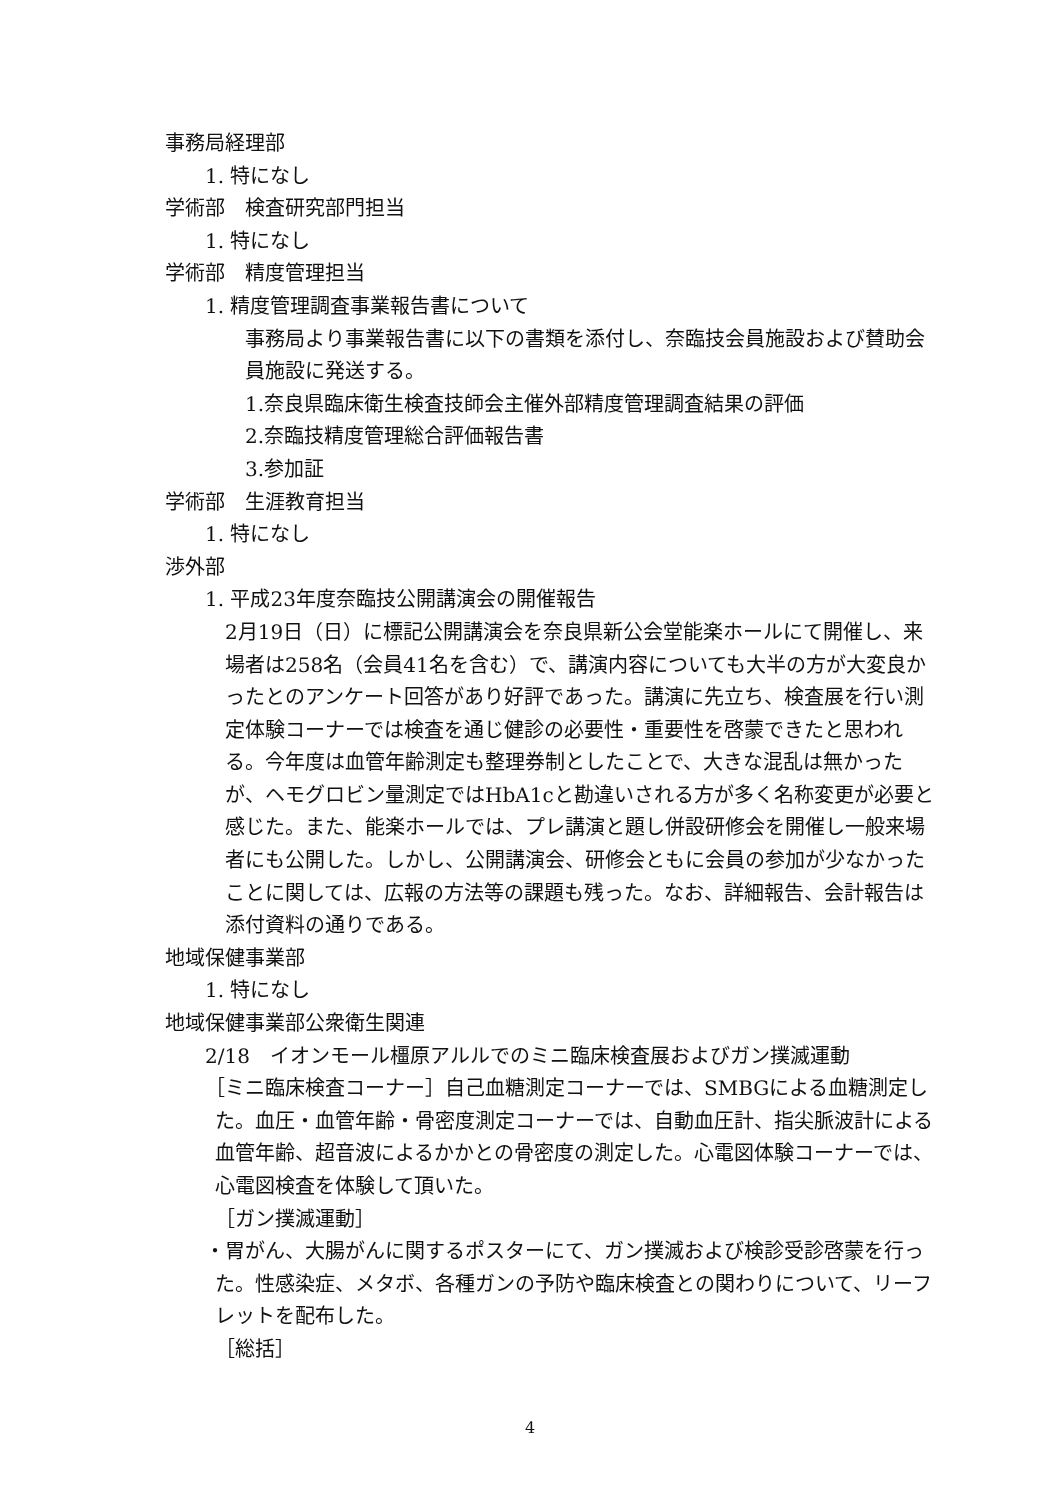事務局経理部
1. 特になし
学術部　検査研究部門担当
1. 特になし
学術部　精度管理担当
1. 精度管理調査事業報告書について
事務局より事業報告書に以下の書類を添付し、奈臨技会員施設および賛助会員施設に発送する。
1.奈良県臨床衛生検査技師会主催外部精度管理調査結果の評価
2.奈臨技精度管理総合評価報告書
3.参加証
学術部　生涯教育担当
1. 特になし
渉外部
1. 平成23年度奈臨技公開講演会の開催報告
2月19日（日）に標記公開講演会を奈良県新公会堂能楽ホールにて開催し、来場者は258名（会員41名を含む）で、講演内容についても大半の方が大変良かったとのアンケート回答があり好評であった。講演に先立ち、検査展を行い測定体験コーナーでは検査を通じ健診の必要性・重要性を啓蒙できたと思われる。今年度は血管年齢測定も整理券制としたことで、大きな混乱は無かったが、ヘモグロビン量測定ではHbA1cと勘違いされる方が多く名称変更が必要と感じた。また、能楽ホールでは、プレ講演と題し併設研修会を開催し一般来場者にも公開した。しかし、公開講演会、研修会ともに会員の参加が少なかったことに関しては、広報の方法等の課題も残った。なお、詳細報告、会計報告は添付資料の通りである。
地域保健事業部
1. 特になし
地域保健事業部公衆衛生関連
2/18　イオンモール橿原アルルでのミニ臨床検査展およびガン撲滅運動
［ミニ臨床検査コーナー］自己血糖測定コーナーでは、SMBGによる血糖測定した。血圧・血管年齢・骨密度測定コーナーでは、自動血圧計、指尖脈波計による血管年齢、超音波によるかかとの骨密度の測定した。心電図体験コーナーでは、心電図検査を体験して頂いた。
［ガン撲滅運動］
・胃がん、大腸がんに関するポスターにて、ガン撲滅および検診受診啓蒙を行った。性感染症、メタボ、各種ガンの予防や臨床検査との関わりについて、リーフレットを配布した。
［総括］
4